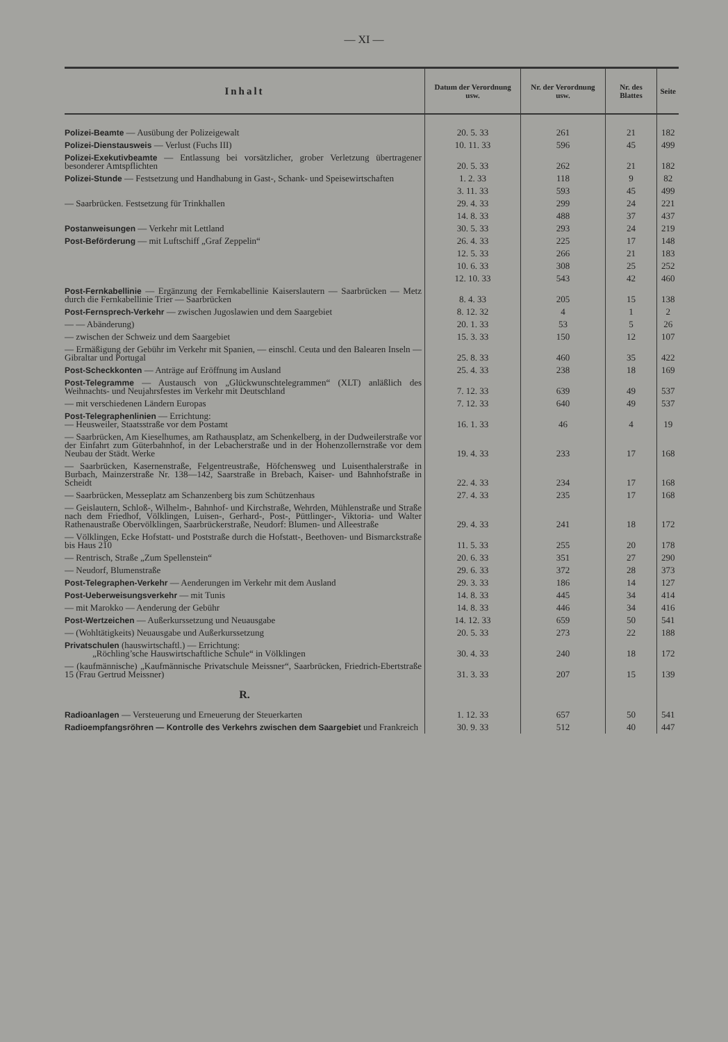— XI —
| Inhalt | Datum der Verordnung usw. | Nr. der Verordnung usw. | Nr. des Blattes | Seite |
| --- | --- | --- | --- | --- |
| Polizei-Beamte — Ausübung der Polizeigewalt | 20. 5. 33 | 261 | 21 | 182 |
| Polizei-Dienstausweis — Verlust (Fuchs III) | 10. 11. 33 | 596 | 45 | 499 |
| Polizei-Exekutivbeamte — Entlassung bei vorsätzlicher, grober Verletzung übertragener besonderer Amtspflichten | 20. 5. 33 | 262 | 21 | 182 |
| Polizei-Stunde — Festsetzung und Handhabung in Gast-, Schank- und Speisewirtschaften | 1. 2. 33 | 118 | 9 | 82 |
| | 3. 11. 33 | 593 | 45 | 499 |
| — Saarbrücken. Festsetzung für Trinkhallen | 29. 4. 33 | 299 | 24 | 221 |
| | 14. 8. 33 | 488 | 37 | 437 |
| Postanweisungen — Verkehr mit Lettland | 30. 5. 33 | 293 | 24 | 219 |
| Post-Beförderung — mit Luftschiff „Graf Zeppelin“ | 26. 4. 33 | 225 | 17 | 148 |
| | 12. 5. 33 | 266 | 21 | 183 |
| | 10. 6. 33 | 308 | 25 | 252 |
| | 12. 10. 33 | 543 | 42 | 460 |
| Post-Fernkabellinie — Ergänzung der Fernkabellinie Kaiserslautern — Saarbrücken — Metz durch die Fernkabellinie Trier — Saarbrücken | 8. 4. 33 | 205 | 15 | 138 |
| Post-Fernsprech-Verkehr — zwischen Jugoslawien und dem Saargebiet | 8. 12. 32 | 4 | 1 | 2 |
| — — Abänderung) | 20. 1. 33 | 53 | 5 | 26 |
| — zwischen der Schweiz und dem Saargebiet | 15. 3. 33 | 150 | 12 | 107 |
| — Ermäßigung der Gebühr im Verkehr mit Spanien, — einschl. Ceuta und den Balearen Inseln — Gibraltar und Portugal | 25. 8. 33 | 460 | 35 | 422 |
| Post-Scheckkonten — Anträge auf Eröffnung im Ausland | 25. 4. 33 | 238 | 18 | 169 |
| Post-Telegramme — Austausch von „Glückwunschtelegrammen“ (XLT) anläßlich des Weihnachts- und Neujahrsfestes im Verkehr mit Deutschland | 7. 12. 33 | 639 | 49 | 537 |
| — mit verschiedenen Ländern Europas | 7. 12. 33 | 640 | 49 | 537 |
| Post-Telegraphenlinien — Errichtung: — Heusweiler, Staatsstraße vor dem Postamt | 16. 1. 33 | 46 | 4 | 19 |
| — Saarbrücken, Am Kieselhumes, am Rathausplatz, am Schenkelberg, in der Dudweilerstraße vor der Einfahrt zum Güterbahnhof, in der Lebacherstraße und in der Hohenzollernstraße vor dem Neubau der Städt. Werke | 19. 4. 33 | 233 | 17 | 168 |
| — Saarbrücken, Kasernenstraße, Felgentreustraße, Höfchensweg und Luisenthalerstraße in Burbach, Mainzerstraße Nr. 138—142, Saarstraße in Brebach, Kaiser- und Bahnhofstraße in Scheidt | 22. 4. 33 | 234 | 17 | 168 |
| — Saarbrücken, Messeplatz am Schanzenberg bis zum Schützenhaus | 27. 4. 33 | 235 | 17 | 168 |
| — Geislautern, Schloß-, Wilhelm-, Bahnhof- und Kirchstraße, Wehrden, Mühlenstraße und Straße nach dem Friedhof, Völklingen, Luisen-, Gerhard-, Post-, Püttlinger-, Viktoria- und Walter Rathenaustraße Obervölklingen, Saarbrückerstraße, Neudorf: Blumen- und Alleestraße | 29. 4. 33 | 241 | 18 | 172 |
| — Völklingen, Ecke Hofstatt- und Poststraße durch die Hofstatt-, Beethoven- und Bismarckstraße bis Haus 210 | 11. 5. 33 | 255 | 20 | 178 |
| — Rentrisch, Straße „Zum Spellenstein“ | 20. 6. 33 | 351 | 27 | 290 |
| — Neudorf, Blumenstraße | 29. 6. 33 | 372 | 28 | 373 |
| Post-Telegraphen-Verkehr — Aenderungen im Verkehr mit dem Ausland | 29. 3. 33 | 186 | 14 | 127 |
| Post-Ueberweisungsverkehr — mit Tunis | 14. 8. 33 | 445 | 34 | 414 |
| — mit Marokko — Aenderung der Gebühr | 14. 8. 33 | 446 | 34 | 416 |
| Post-Wertzeichen — Außerkurssetzung und Neuausgabe | 14. 12. 33 | 659 | 50 | 541 |
| — (Wohltätigkeits) Neuausgabe und Außerkurssetzung | 20. 5. 33 | 273 | 22 | 188 |
| Privatschulen (hauswirtschaftl.) — Errichtung: „Röchling’sche Hauswirtschaftliche Schule“ in Völklingen | 30. 4. 33 | 240 | 18 | 172 |
| — (kaufmännische) „Kaufmännische Privatschule Meissner“, Saarbrücken, Friedrich-Ebertstraße 15 (Frau Gertrud Meissner) | 31. 3. 33 | 207 | 15 | 139 |
| R. | | | | |
| Radioanlagen — Versteuerung und Erneuerung der Steuerkarten | 1. 12. 33 | 657 | 50 | 541 |
| Radioempfangsröhren — Kontrolle des Verkehrs zwischen dem Saargebiet und Frankreich | 30. 9. 33 | 512 | 40 | 447 |